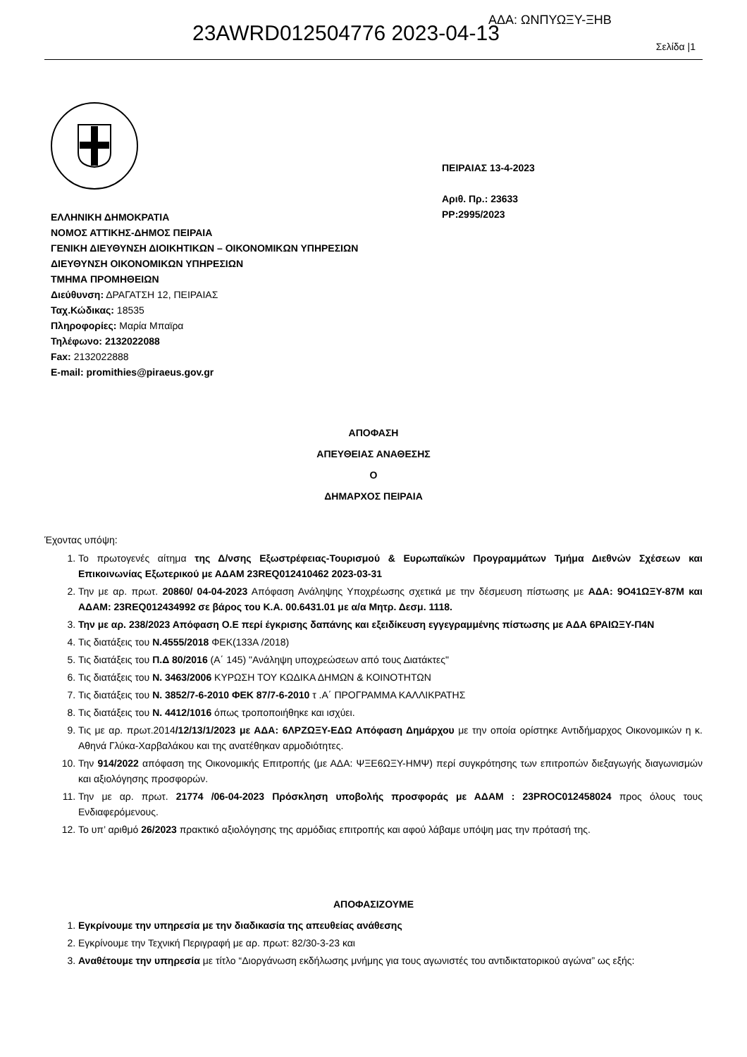23AWRD012504776 2023-04-13
ΑΔΑ: ΩΝΠΥΩΞΥ-ΞΗΒ
Σελίδα |1
ΕΛΛΗΝΙΚΗ ΔΗΜΟΚΡΑΤΙΑ
ΝΟΜΟΣ ΑΤΤΙΚΗΣ-ΔΗΜΟΣ ΠΕΙΡΑΙΑ
ΓΕΝΙΚΗ ΔΙΕΥΘΥΝΣΗ ΔΙΟΙΚΗΤΙΚΩΝ – ΟΙΚΟΝΟΜΙΚΩΝ ΥΠΗΡΕΣΙΩΝ
ΔΙΕΥΘΥΝΣΗ ΟΙΚΟΝΟΜΙΚΩΝ ΥΠΗΡΕΣΙΩΝ
ΤΜΗΜΑ ΠΡΟΜΗΘΕΙΩΝ
Διεύθυνση: ΔΡΑΓΑΤΣΗ 12, ΠΕΙΡΑΙΑΣ
Ταχ.Κώδικας: 18535
Πληροφορίες: Μαρία Μπαϊρα
Τηλέφωνο: 2132022088
Fax: 2132022888
E-mail: promithies@piraeus.gov.gr
ΠΕΙΡΑΙΑΣ 13-4-2023
Αριθ. Πρ.: 23633
ΡΡ:2995/2023
ΑΠΟΦΑΣΗ
ΑΠΕΥΘΕΙΑΣ ΑΝΑΘΕΣΗΣ
Ο
ΔΗΜΑΡΧΟΣ ΠΕΙΡΑΙΑ
Έχοντας υπόψη:
1. Το πρωτογενές αίτημα της Δ/νσης Εξωστρέφειας-Τουρισμού & Ευρωπαϊκών Προγραμμάτων Τμήμα Διεθνών Σχέσεων και Επικοινωνίας Εξωτερικού με ΑΔΑΜ 23REQ012410462 2023-03-31
2. Την με αρ. πρωτ. 20860/ 04-04-2023 Απόφαση Ανάληψης Υποχρέωσης σχετικά με την δέσμευση πίστωσης με ΑΔΑ: 9Ο41ΩΞΥ-87Μ και ΑΔΑΜ: 23REQ012434992 σε βάρος του Κ.Α. 00.6431.01 με α/α Μητρ. Δεσμ. 1118.
3. Την με αρ. 238/2023 Απόφαση Ο.Ε περί έγκρισης δαπάνης και εξειδίκευση εγγεγραμμένης πίστωσης με ΑΔΑ 6ΡΑΙΩΞΥ-Π4Ν
4. Τις διατάξεις του Ν.4555/2018 ΦΕΚ(133Α /2018)
5. Τις διατάξεις του Π.Δ 80/2016 (Α΄ 145) "Ανάληψη υποχρεώσεων από τους Διατάκτες"
6. Τις διατάξεις του Ν. 3463/2006 ΚΥΡΩΣΗ ΤΟΥ ΚΩΔΙΚΑ ΔΗΜΩΝ & ΚΟΙΝΟΤΗΤΩΝ
7. Τις διατάξεις του Ν. 3852/7-6-2010 ΦΕΚ 87/7-6-2010 τ .Α΄ ΠΡΟΓΡΑΜΜΑ ΚΑΛΛΙΚΡΑΤΗΣ
8. Τις διατάξεις του Ν. 4412/1016 όπως τροποποιήθηκε και ισχύει.
9. Τις με αρ. πρωτ.2014/12/13/1/2023 με ΑΔΑ: 6ΛΡΖΩΞΥ-ΕΔΩ Απόφαση Δημάρχου με την οποία ορίστηκε Αντιδήμαρχος Οικονομικών η κ. Αθηνά Γλύκα-Χαρβαλάκου και της ανατέθηκαν αρμοδιότητες.
10. Την 914/2022 απόφαση της Οικονομικής Επιτροπής (με ΑΔΑ: ΨΞΕ6ΩΞΥ-ΗΜΨ) περί συγκρότησης των επιτροπών διεξαγωγής διαγωνισμών και αξιολόγησης προσφορών.
11. Την με αρ. πρωτ. 21774 /06-04-2023 Πρόσκληση υποβολής προσφοράς με ΑΔΑΜ : 23PROC012458024 προς όλους τους Ενδιαφερόμενους.
12. Το υπ’ αριθμό 26/2023 πρακτικό αξιολόγησης της αρμόδιας επιτροπής και αφού λάβαμε υπόψη μας την πρότασή της.
ΑΠΟΦΑΣΙΖΟΥΜΕ
1. Εγκρίνουμε την υπηρεσία με την διαδικασία της απευθείας ανάθεσης
2. Εγκρίνουμε την Τεχνική Περιγραφή με αρ. πρωτ: 82/30-3-23 και
3. Αναθέτουμε την υπηρεσία με τίτλο “Διοργάνωση εκδήλωσης μνήμης για τους αγωνιστές του αντιδικτατορικού αγώνα” ως εξής: